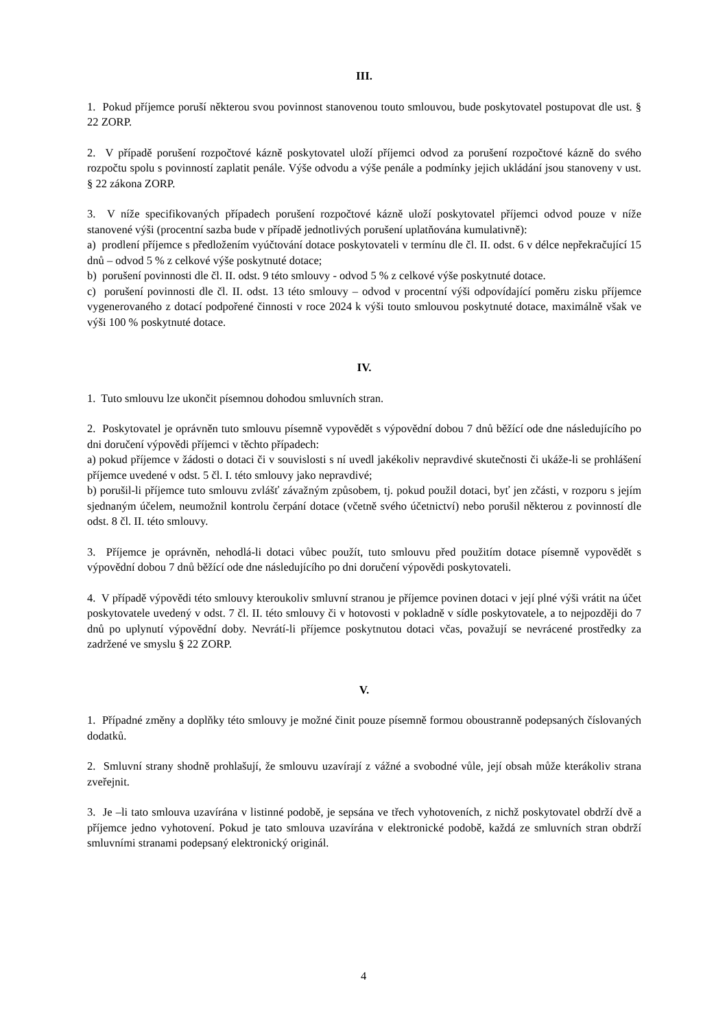III.
1. Pokud příjemce poruší některou svou povinnost stanovenou touto smlouvou, bude poskytovatel postupovat dle ust. § 22 ZORP.
2. V případě porušení rozpočtové kázně poskytovatel uloží příjemci odvod za porušení rozpočtové kázně do svého rozpočtu spolu s povinností zaplatit penále. Výše odvodu a výše penále a podmínky jejich ukládání jsou stanoveny v ust. § 22 zákona ZORP.
3. V níže specifikovaných případech porušení rozpočtové kázně uloží poskytovatel příjemci odvod pouze v níže stanovené výši (procentní sazba bude v případě jednotlivých porušení uplatňována kumulativně):
a) prodlení příjemce s předložením vyúčtování dotace poskytovateli v termínu dle čl. II. odst. 6 v délce nepřekračující 15 dnů – odvod 5 % z celkové výše poskytnuté dotace;
b) porušení povinnosti dle čl. II. odst. 9 této smlouvy - odvod 5 % z celkové výše poskytnuté dotace.
c) porušení povinnosti dle čl. II. odst. 13 této smlouvy – odvod v procentní výši odpovídající poměru zisku příjemce vygenerovaného z dotací podpořené činnosti v roce 2024 k výši touto smlouvou poskytnuté dotace, maximálně však ve výši 100 % poskytnuté dotace.
IV.
1. Tuto smlouvu lze ukončit písemnou dohodou smluvních stran.
2. Poskytovatel je oprávněn tuto smlouvu písemně vypovědět s výpovědní dobou 7 dnů běžící ode dne následujícího po dni doručení výpovědi příjemci v těchto případech:
a) pokud příjemce v žádosti o dotaci či v souvislosti s ní uvedl jakékoliv nepravdivé skutečnosti či ukáže-li se prohlášení příjemce uvedené v odst. 5 čl. I. této smlouvy jako nepravdivé;
b) porušil-li příjemce tuto smlouvu zvlášť závažným způsobem, tj. pokud použil dotaci, byť jen zčásti, v rozporu s jejím sjednaným účelem, neumožnil kontrolu čerpání dotace (včetně svého účetnictví) nebo porušil některou z povinností dle odst. 8 čl. II. této smlouvy.
3. Příjemce je oprávněn, nehodlá-li dotaci vůbec použít, tuto smlouvu před použitím dotace písemně vypovědět s výpovědní dobou 7 dnů běžící ode dne následujícího po dni doručení výpovědi poskytovateli.
4. V případě výpovědi této smlouvy kteroukoliv smluvní stranou je příjemce povinen dotaci v její plné výši vrátit na účet poskytovatele uvedený v odst. 7 čl. II. této smlouvy či v hotovosti v pokladně v sídle poskytovatele, a to nejpozději do 7 dnů po uplynutí výpovědní doby. Nevrátí-li příjemce poskytnutou dotaci včas, považují se nevrácené prostředky za zadržené ve smyslu § 22 ZORP.
V.
1. Případné změny a doplňky této smlouvy je možné činit pouze písemně formou oboustranně podepsaných číslovaných dodatků.
2. Smluvní strany shodně prohlašují, že smlouvu uzavírají z vážné a svobodné vůle, její obsah může kterákoliv strana zveřejnit.
3. Je –li tato smlouva uzavírána v listinné podobě, je sepsána ve třech vyhotoveních, z nichž poskytovatel obdrží dvě a příjemce jedno vyhotovení. Pokud je tato smlouva uzavírána v elektronické podobě, každá ze smluvních stran obdrží smluvními stranami podepsaný elektronický originál.
4